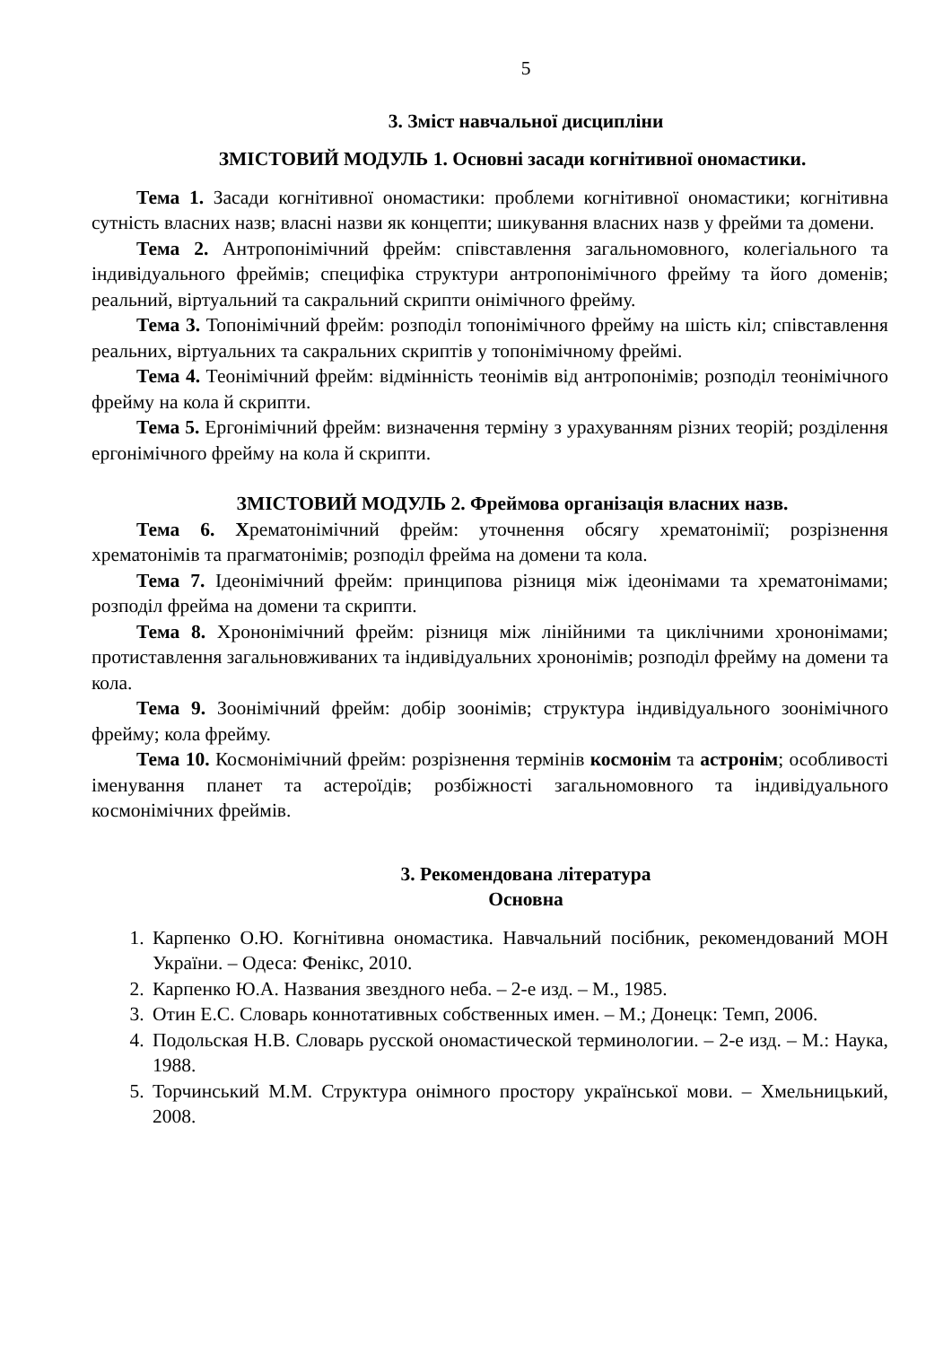5
3. Зміст навчальної дисципліни
ЗМІСТОВИЙ МОДУЛЬ 1. Основні засади когнітивної ономастики.
Тема 1. Засади когнітивної ономастики: проблеми когнітивної ономастики; когнітивна сутність власних назв; власні назви як концепти; шикування власних назв у фрейми та домени.
Тема 2. Антропонімічний фрейм: співставлення загальномовного, колегіального та індивідуального фреймів; специфіка структури антропонімічного фрейму та його доменів; реальний, віртуальний та сакральний скрипти онімічного фрейму.
Тема 3. Топонімічний фрейм: розподіл топонімічного фрейму на шість кіл; співставлення реальних, віртуальних та сакральних скриптів у топонімічному фреймі.
Тема 4. Теонімічний фрейм: відмінність теонімів від антропонімів; розподіл теонімічного фрейму на кола й скрипти.
Тема 5. Ергонімічний фрейм: визначення терміну з урахуванням різних теорій; розділення ергонімічного фрейму на кола й скрипти.
ЗМІСТОВИЙ МОДУЛЬ 2. Фреймова організація власних назв.
Тема 6. Хрематонімічний фрейм: уточнення обсягу хрематонімії; розрізнення хрематонімів та прагматонімів; розподіл фрейма на домени та кола.
Тема 7. Ідеонімічний фрейм: принципова різниця між ідеонімами та хрематонімами; розподіл фрейма на домени та скрипти.
Тема 8. Хрононімічний фрейм: різниця між лінійними та циклічними хрононімами; протиставлення загальновживаних та індивідуальних хрононімів; розподіл фрейму на домени та кола.
Тема 9. Зоонімічний фрейм: добір зоонімів; структура індивідуального зоонімічного фрейму; кола фрейму.
Тема 10. Космонімічний фрейм: розрізнення термінів космонім та астронім; особливості іменування планет та астероїдів; розбіжності загальномовного та індивідуального космонімічних фреймів.
3. Рекомендована література
Основна
1. Карпенко О.Ю. Когнітивна ономастика. Навчальний посібник, рекомендований МОН України. – Одеса: Фенікс, 2010.
2. Карпенко Ю.А. Названия звездного неба. – 2-е изд. – М., 1985.
3. Отин Е.С. Словарь коннотативных собственных имен. – М.; Донецк: Темп, 2006.
4. Подольская Н.В. Словарь русской ономастической терминологии. – 2-е изд. – М.: Наука, 1988.
5. Торчинський М.М. Структура онімного простору української мови. – Хмельницький, 2008.